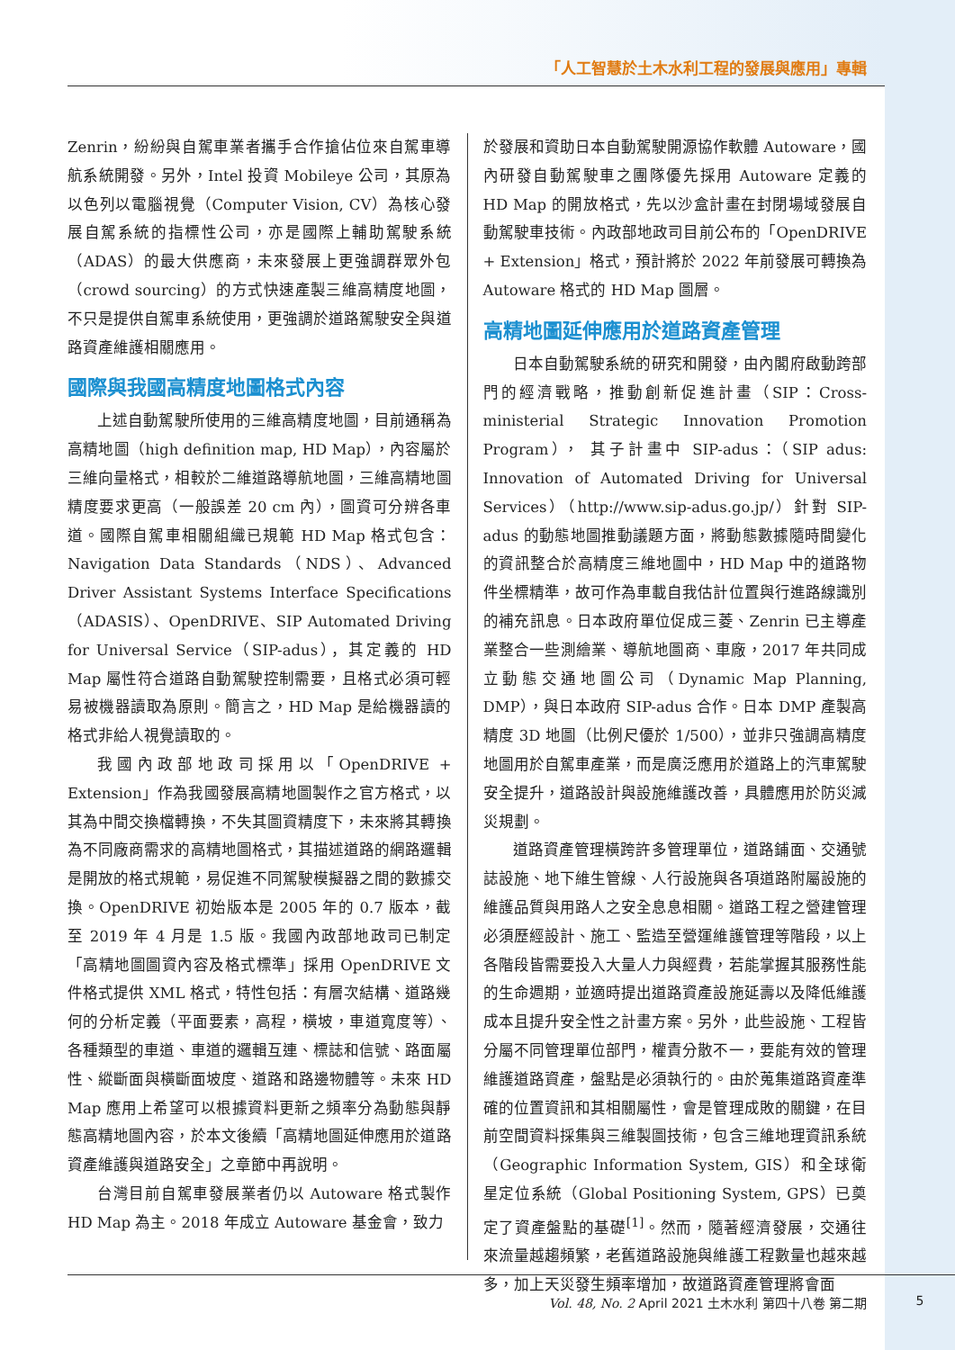「人工智慧於土木水利工程的發展與應用」專輯
Zenrin，紛紛與自駕車業者攜手合作搶佔位來自駕車導航系統開發。另外，Intel 投資 Mobileye 公司，其原為以色列以電腦視覺（Computer Vision, CV）為核心發展自駕系統的指標性公司，亦是國際上輔助駕駛系統（ADAS）的最大供應商，未來發展上更強調群眾外包（crowd sourcing）的方式快速產製三維高精度地圖，不只是提供自駕車系統使用，更強調於道路駕駛安全與道路資產維護相關應用。
國際與我國高精度地圖格式內容
上述自動駕駛所使用的三維高精度地圖，目前通稱為高精地圖（high definition map, HD Map），內容屬於三維向量格式，相較於二維道路導航地圖，三維高精地圖精度要求更高（一般誤差 20 cm 內），圖資可分辨各車道。國際自駕車相關組織已規範 HD Map 格式包含：Navigation Data Standards（NDS）、Advanced Driver Assistant Systems Interface Specifications（ADASIS）、OpenDRIVE、SIP Automated Driving for Universal Service（SIP-adus），其定義的 HD Map 屬性符合道路自動駕駛控制需要，且格式必須可輕易被機器讀取為原則。簡言之，HD Map 是給機器讀的格式非給人視覺讀取的。
我國內政部地政司採用以「OpenDRIVE + Extension」作為我國發展高精地圖製作之官方格式，以其為中間交換檔轉換，不失其圖資精度下，未來將其轉換為不同廠商需求的高精地圖格式，其描述道路的網路邏輯是開放的格式規範，易促進不同駕駛模擬器之間的數據交換。OpenDRIVE 初始版本是 2005 年的 0.7 版本，截至 2019 年 4 月是 1.5 版。我國內政部地政司已制定「高精地圖圖資內容及格式標準」採用 OpenDRIVE 文件格式提供 XML 格式，特性包括：有層次結構、道路幾何的分析定義（平面要素，高程，橫坡，車道寬度等）、各種類型的車道、車道的邏輯互連、標誌和信號、路面屬性、縱斷面與橫斷面坡度、道路和路邊物體等。未來 HD Map 應用上希望可以根據資料更新之頻率分為動態與靜態高精地圖內容，於本文後續「高精地圖延伸應用於道路資產維護與道路安全」之章節中再說明。
台灣目前自駕車發展業者仍以 Autoware 格式製作 HD Map 為主。2018 年成立 Autoware 基金會，致力
於發展和資助日本自動駕駛開源協作軟體 Autoware，國內研發自動駕駛車之團隊優先採用 Autoware 定義的 HD Map 的開放格式，先以沙盒計畫在封閉場域發展自動駕駛車技術。內政部地政司目前公布的「OpenDRIVE + Extension」格式，預計將於 2022 年前發展可轉換為 Autoware 格式的 HD Map 圖層。
高精地圖延伸應用於道路資產管理
日本自動駕駛系統的研究和開發，由內閣府啟動跨部門的經濟戰略，推動創新促進計畫（SIP：Cross-ministerial Strategic Innovation Promotion Program）， 其子計畫中 SIP-adus：（SIP adus: Innovation of Automated Driving for Universal Services）（http://www.sip-adus.go.jp/）針對 SIP-adus 的動態地圖推動議題方面，將動態數據隨時間變化的資訊整合於高精度三維地圖中，HD Map 中的道路物件坐標精準，故可作為車載自我估計位置與行進路線識別的補充訊息。日本政府單位促成三菱、Zenrin 已主導產業整合一些測繪業、導航地圖商、車廠，2017 年共同成立動態交通地圖公司（Dynamic Map Planning, DMP），與日本政府 SIP-adus 合作。日本 DMP 產製高精度 3D 地圖（比例尺優於 1/500），並非只強調高精度地圖用於自駕車產業，而是廣泛應用於道路上的汽車駕駛安全提升，道路設計與設施維護改善，具體應用於防災減災規劃。
道路資產管理橫跨許多管理單位，道路鋪面、交通號誌設施、地下維生管線、人行設施與各項道路附屬設施的維護品質與用路人之安全息息相關。道路工程之營建管理必須歷經設計、施工、監造至營運維護管理等階段，以上各階段皆需要投入大量人力與經費，若能掌握其服務性能的生命週期，並適時提出道路資產設施延壽以及降低維護成本且提升安全性之計畫方案。另外，此些設施、工程皆分屬不同管理單位部門，權責分散不一，要能有效的管理維護道路資產，盤點是必須執行的。由於蒐集道路資產準確的位置資訊和其相關屬性，會是管理成敗的關鍵，在目前空間資料採集與三維製圖技術，包含三維地理資訊系統（Geographic Information System, GIS）和全球衛星定位系統（Global Positioning System, GPS）已奠定了資產盤點的基礎<sup>[1]</sup>。然而，隨著經濟發展，交通往來流量越趨頻繁，老舊道路設施與維護工程數量也越來越多，加上天災發生頻率增加，故道路資產管理將會面
Vol. 48, No. 2 April 2021 土木水利 第四十八卷 第二期 5